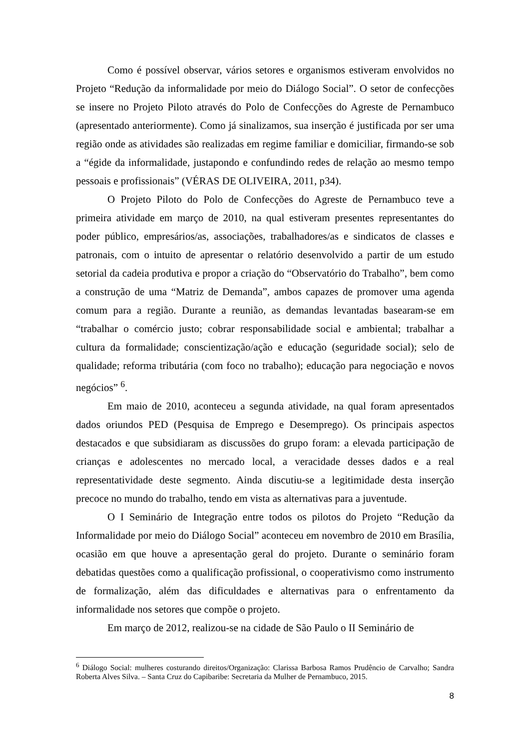Como é possível observar, vários setores e organismos estiveram envolvidos no Projeto “Redução da informalidade por meio do Diálogo Social”. O setor de confecções se insere no Projeto Piloto através do Polo de Confecções do Agreste de Pernambuco (apresentado anteriormente). Como já sinalizamos, sua inserção é justificada por ser uma região onde as atividades são realizadas em regime familiar e domiciliar, firmando-se sob a “égide da informalidade, justapondo e confundindo redes de relação ao mesmo tempo pessoais e profissionais” (VÉRAS DE OLIVEIRA, 2011, p34).
O Projeto Piloto do Polo de Confecções do Agreste de Pernambuco teve a primeira atividade em março de 2010, na qual estiveram presentes representantes do poder público, empresários/as, associações, trabalhadores/as e sindicatos de classes e patronais, com o intuito de apresentar o relatório desenvolvido a partir de um estudo setorial da cadeia produtiva e propor a criação do “Observatório do Trabalho”, bem como a construção de uma “Matriz de Demanda”, ambos capazes de promover uma agenda comum para a região. Durante a reunião, as demandas levantadas basearam-se em “trabalhar o comércio justo; cobrar responsabilidade social e ambiental; trabalhar a cultura da formalidade; conscientização/ação e educação (seguridade social); selo de qualidade; reforma tributária (com foco no trabalho); educação para negociação e novos negócios” <sup>6</sup>.
Em maio de 2010, aconteceu a segunda atividade, na qual foram apresentados dados oriundos PED (Pesquisa de Emprego e Desemprego). Os principais aspectos destacados e que subsidiaram as discussões do grupo foram: a elevada participação de crianças e adolescentes no mercado local, a veracidade desses dados e a real representatividade deste segmento. Ainda discutiu-se a legitimidade desta inserção precoce no mundo do trabalho, tendo em vista as alternativas para a juventude.
O I Seminário de Integração entre todos os pilotos do Projeto “Redução da Informalidade por meio do Diálogo Social” aconteceu em novembro de 2010 em Brasília, ocasião em que houve a apresentação geral do projeto. Durante o seminário foram debatidas questões como a qualificação profissional, o cooperativismo como instrumento de formalização, além das dificuldades e alternativas para o enfrentamento da informalidade nos setores que compõe o projeto.
Em março de 2012, realizou-se na cidade de São Paulo o II Seminário de
<sup>6</sup> Diálogo Social: mulheres costurando direitos/Organização: Clarissa Barbosa Ramos Prudêncio de Carvalho; Sandra Roberta Alves Silva. – Santa Cruz do Capibaribe: Secretaria da Mulher de Pernambuco, 2015.
8